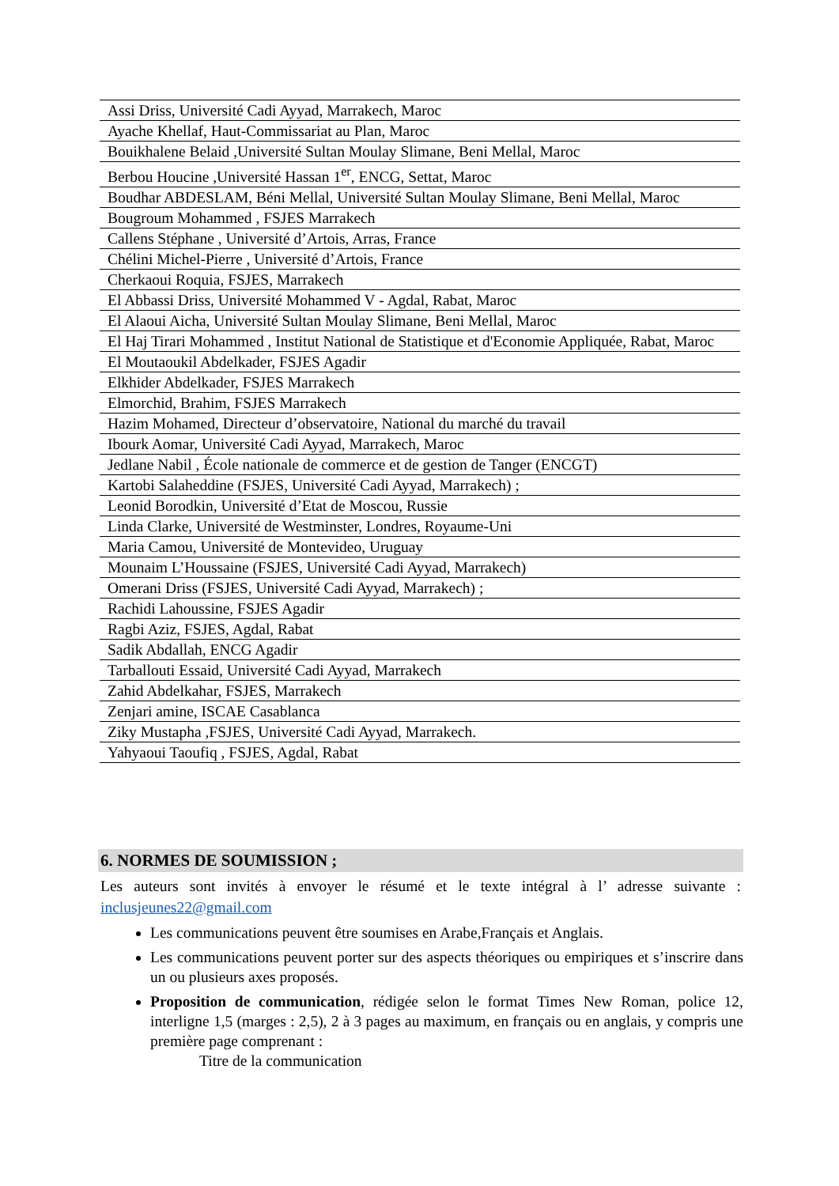| Assi Driss, Université Cadi Ayyad, Marrakech, Maroc |
| Ayache Khellaf, Haut-Commissariat au Plan, Maroc |
| Bouikhalene Belaid ,Université Sultan Moulay Slimane, Beni Mellal, Maroc |
| Berbou Houcine ,Université Hassan 1<sup>er</sup>, ENCG, Settat, Maroc |
| Boudhar ABDESLAM, Béni Mellal, Université Sultan Moulay Slimane, Beni Mellal, Maroc |
| Bougroum Mohammed , FSJES Marrakech |
| Callens Stéphane , Université d’Artois, Arras, France |
| Chélini Michel-Pierre , Université d’Artois, France |
| Cherkaoui Roquia, FSJES, Marrakech |
| El Abbassi Driss, Université Mohammed V - Agdal, Rabat, Maroc |
| El Alaoui Aicha, Université Sultan Moulay Slimane, Beni Mellal, Maroc |
| El Haj Tirari Mohammed , Institut National de Statistique et d'Economie Appliquée, Rabat, Maroc |
| El Moutaoukil Abdelkader, FSJES Agadir |
| Elkhider Abdelkader, FSJES Marrakech |
| Elmorchid, Brahim, FSJES Marrakech |
| Hazim Mohamed, Directeur d’observatoire, National du marché du travail |
| Ibourk Aomar, Université Cadi Ayyad, Marrakech, Maroc |
| Jedlane Nabil , École nationale de commerce et de gestion de Tanger (ENCGT) |
| Kartobi Salaheddine (FSJES, Université Cadi Ayyad, Marrakech) ; |
| Leonid Borodkin, Université d’Etat de Moscou, Russie |
| Linda Clarke, Université de Westminster, Londres, Royaume-Uni |
| Maria Camou, Université de Montevideo, Uruguay |
| Mounaim L’Houssaine (FSJES, Université Cadi Ayyad, Marrakech) |
| Omerani Driss (FSJES, Université Cadi Ayyad, Marrakech) ; |
| Rachidi Lahoussine, FSJES Agadir |
| Ragbi Aziz, FSJES, Agdal, Rabat |
| Sadik Abdallah, ENCG Agadir |
| Tarballouti Essaid, Université Cadi Ayyad, Marrakech |
| Zahid Abdelkahar, FSJES, Marrakech |
| Zenjari amine, ISCAE Casablanca |
| Ziky Mustapha ,FSJES, Université Cadi Ayyad, Marrakech. |
| Yahyaoui Taoufiq , FSJES, Agdal, Rabat |
6. NORMES DE SOUMISSION ;
Les auteurs sont invités à envoyer le résumé et le texte intégral à l’ adresse suivante : inclusjeunes22@gmail.com
Les communications peuvent être soumises en Arabe,Français et Anglais.
Les communications peuvent porter sur des aspects théoriques ou empiriques et s’inscrire dans un ou plusieurs axes proposés.
Proposition de communication, rédigée selon le format Times New Roman, police 12, interligne 1,5 (marges : 2,5), 2 à 3 pages au maximum, en français ou en anglais, y compris une première page comprenant :
Titre de la communication